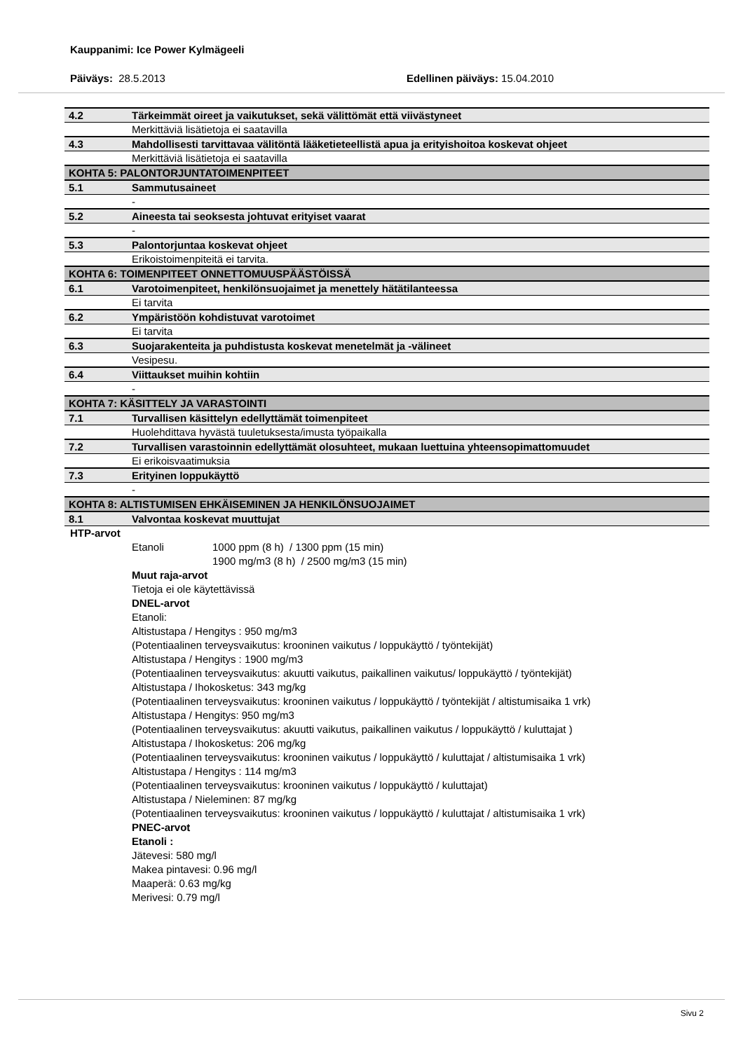Kauppanimi: Ice Power Kylmägeeli
Päiväys: 28.5.2013 Edellinen päiväys: 15.04.2010
| 4.2 | Tärkeimmät oireet ja vaikutukset, sekä välittömät että viivästyneet |
| | Merkittäviä lisätietoja ei saatavilla |
| 4.3 | Mahdollisesti tarvittavaa välitöntä lääketieteellistä apua ja erityishoitoa koskevat ohjeet |
| | Merkittäviä lisätietoja ei saatavilla |
| KOHTA 5: PALONTORJUNTATOIMENPITEET | |
| 5.1 | Sammutusaineet |
| | - |
| 5.2 | Aineesta tai seoksesta johtuvat erityiset vaarat |
| | - |
| 5.3 | Palontorjuntaa koskevat ohjeet |
| | Erikoistoimenpiteitä ei tarvita. |
| KOHTA 6: TOIMENPITEET ONNETTOMUUSPÄÄSTÖISSÄ | |
| 6.1 | Varotoimenpiteet, henkilönsuojaimet ja menettely hätätilanteessa |
| | Ei tarvita |
| 6.2 | Ympäristöön kohdistuvat varotoimet |
| | Ei tarvita |
| 6.3 | Suojarakenteita ja puhdistusta koskevat menetelmät ja -välineet |
| | Vesipesu. |
| 6.4 | Viittaukset muihin kohtiin |
| | - |
| KOHTA 7: KÄSITTELY JA VARASTOINTI | |
| 7.1 | Turvallisen käsittelyn edellyttämät toimenpiteet |
| | Huolehdittava hyvästä tuuletuksesta/imusta työpaikalla |
| 7.2 | Turvallisen varastoinnin edellyttämät olosuhteet, mukaan luettuina yhteensopimattomuudet |
| | Ei erikoisvaatimuksia |
| 7.3 | Erityinen loppukäyttö |
| | - |
| KOHTA 8: ALTISTUMISEN EHKÄISEMINEN JA HENKILÖNSUOJAIMET | |
| 8.1 | Valvontaa koskevat muuttujat |
HTP-arvot
Etanoli 1000 ppm (8 h) / 1300 ppm (15 min)
1900 mg/m3 (8 h) / 2500 mg/m3 (15 min)
Muut raja-arvot
Tietoja ei ole käytettävissä
DNEL-arvot
Etanoli:
Altistustapa / Hengitys : 950 mg/m3
(Potentiaalinen terveysvaikutus: krooninen vaikutus / loppukäyttö / työntekijät)
Altistustapa / Hengitys : 1900 mg/m3
(Potentiaalinen terveysvaikutus: akuutti vaikutus, paikallinen vaikutus/ loppukäyttö / työntekijät)
Altistustapa / Ihokosketus: 343 mg/kg
(Potentiaalinen terveysvaikutus: krooninen vaikutus / loppukäyttö / työntekijät / altistumisaika 1 vrk)
Altistustapa / Hengitys: 950 mg/m3
(Potentiaalinen terveysvaikutus: akuutti vaikutus, paikallinen vaikutus / loppukäyttö / kuluttajat )
Altistustapa / Ihokosketus: 206 mg/kg
(Potentiaalinen terveysvaikutus: krooninen vaikutus / loppukäyttö / kuluttajat / altistumisaika 1 vrk)
Altistustapa / Hengitys : 114 mg/m3
(Potentiaalinen terveysvaikutus: krooninen vaikutus / loppukäyttö / kuluttajat)
Altistustapa / Nieleminen: 87 mg/kg
(Potentiaalinen terveysvaikutus: krooninen vaikutus / loppukäyttö / kuluttajat / altistumisaika 1 vrk)
PNEC-arvot
Etanoli :
Jätevesi: 580 mg/l
Makea pintavesi: 0.96 mg/l
Maaperä: 0.63 mg/kg
Merivesi: 0.79 mg/l
Sivu 2